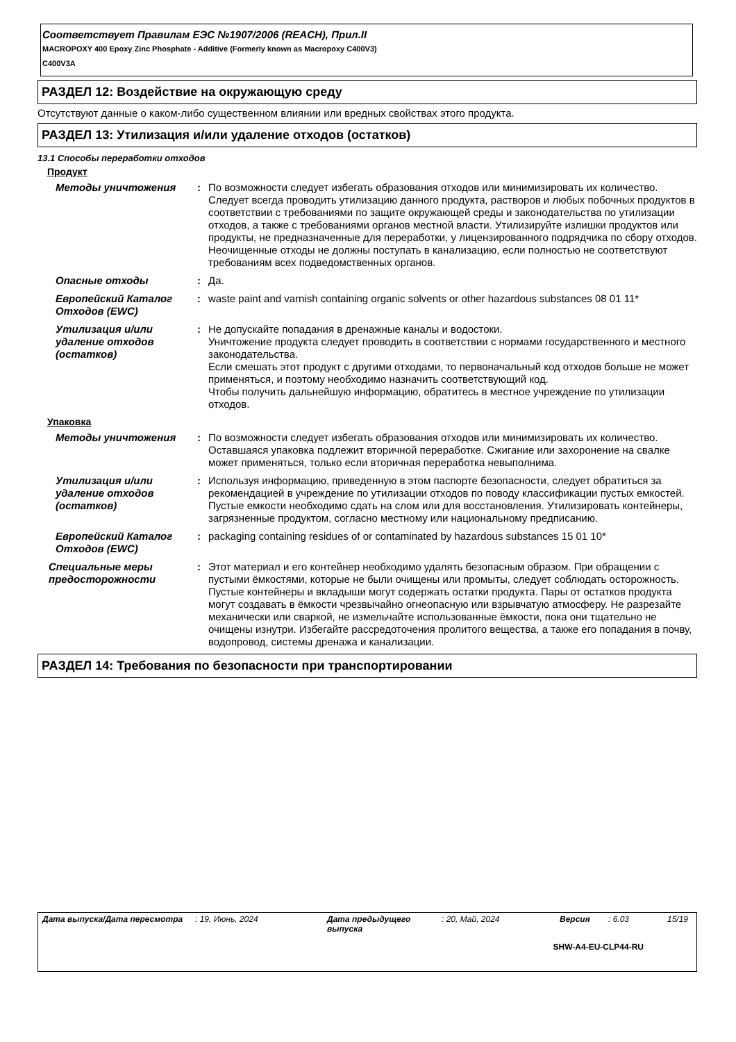Соответствует Правилам ЕЭС №1907/2006 (REACH), Прил.II
MACROPOXY 400 Epoxy Zinc Phosphate - Additive (Formerly known as Macropoxy C400V3)
C400V3A
РАЗДЕЛ 12: Воздействие на окружающую среду
Отсутствуют данные о каком-либо существенном влиянии или вредных свойствах этого продукта.
РАЗДЕЛ 13: Утилизация и/или удаление отходов (остатков)
13.1 Способы переработки отходов
Продукт
Методы уничтожения : По возможности следует избегать образования отходов или минимизировать их количество. Следует всегда проводить утилизацию данного продукта, растворов и любых побочных продуктов в соответствии с требованиями по защите окружающей среды и законодательства по утилизации отходов, а также с требованиями органов местной власти. Утилизируйте излишки продуктов или продукты, не предназначенные для переработки, у лицензированного подрядчика по сбору отходов. Неочищенные отходы не должны поступать в канализацию, если полностью не соответствуют требованиям всех подведомственных органов.
Опасные отходы : Да.
Европейский Каталог Отходов (EWC)
: waste paint and varnish containing organic solvents or other hazardous substances 08 01 11*
Утилизация и/или удаление отходов (остатков)
: Не допускайте попадания в дренажные каналы и водостоки.
Уничтожение продукта следует проводить в соответствии с нормами государственного и местного законодательства.
Если смешать этот продукт с другими отходами, то первоначальный код отходов больше не может применяться, и поэтому необходимо назначить соответствующий код.
Чтобы получить дальнейшую информацию, обратитесь в местное учреждение по утилизации отходов.
Упаковка
Методы уничтожения : По возможности следует избегать образования отходов или минимизировать их количество. Оставшаяся упаковка подлежит вторичной переработке. Сжигание или захоронение на свалке может применяться, только если вторичная переработка невыполнима.
Утилизация и/или удаление отходов (остатков)
: Используя информацию, приведенную в этом паспорте безопасности, следует обратиться за рекомендацией в учреждение по утилизации отходов по поводу классификации пустых емкостей. Пустые емкости необходимо сдать на слом или для восстановления. Утилизировать контейнеры, загрязненные продуктом, согласно местному или национальному предписанию.
Европейский Каталог Отходов (EWC)
: packaging containing residues of or contaminated by hazardous substances 15 01 10*
Специальные меры предосторожности
: Этот материал и его контейнер необходимо удалять безопасным образом. При обращении с пустыми ёмкостями, которые не были очищены или промыты, следует соблюдать осторожность. Пустые контейнеры и вкладыши могут содержать остатки продукта. Пары от остатков продукта могут создавать в ёмкости чрезвычайно огнеопасную или взрывчатую атмосферу. Не разрезайте механически или сваркой, не измельчайте использованные ёмкости, пока они тщательно не очищены изнутри. Избегайте рассредоточения пролитого вещества, а также его попадания в почву, водопровод, системы дренажа и канализации.
РАЗДЕЛ 14: Требования по безопасности при транспортировании
Дата выпуска/Дата пересмотра: 19, Июнь, 2024 Дата предыдущего выпуска: 20, Май, 2024 Версия: 6.03 15/19
SHW-A4-EU-CLP44-RU